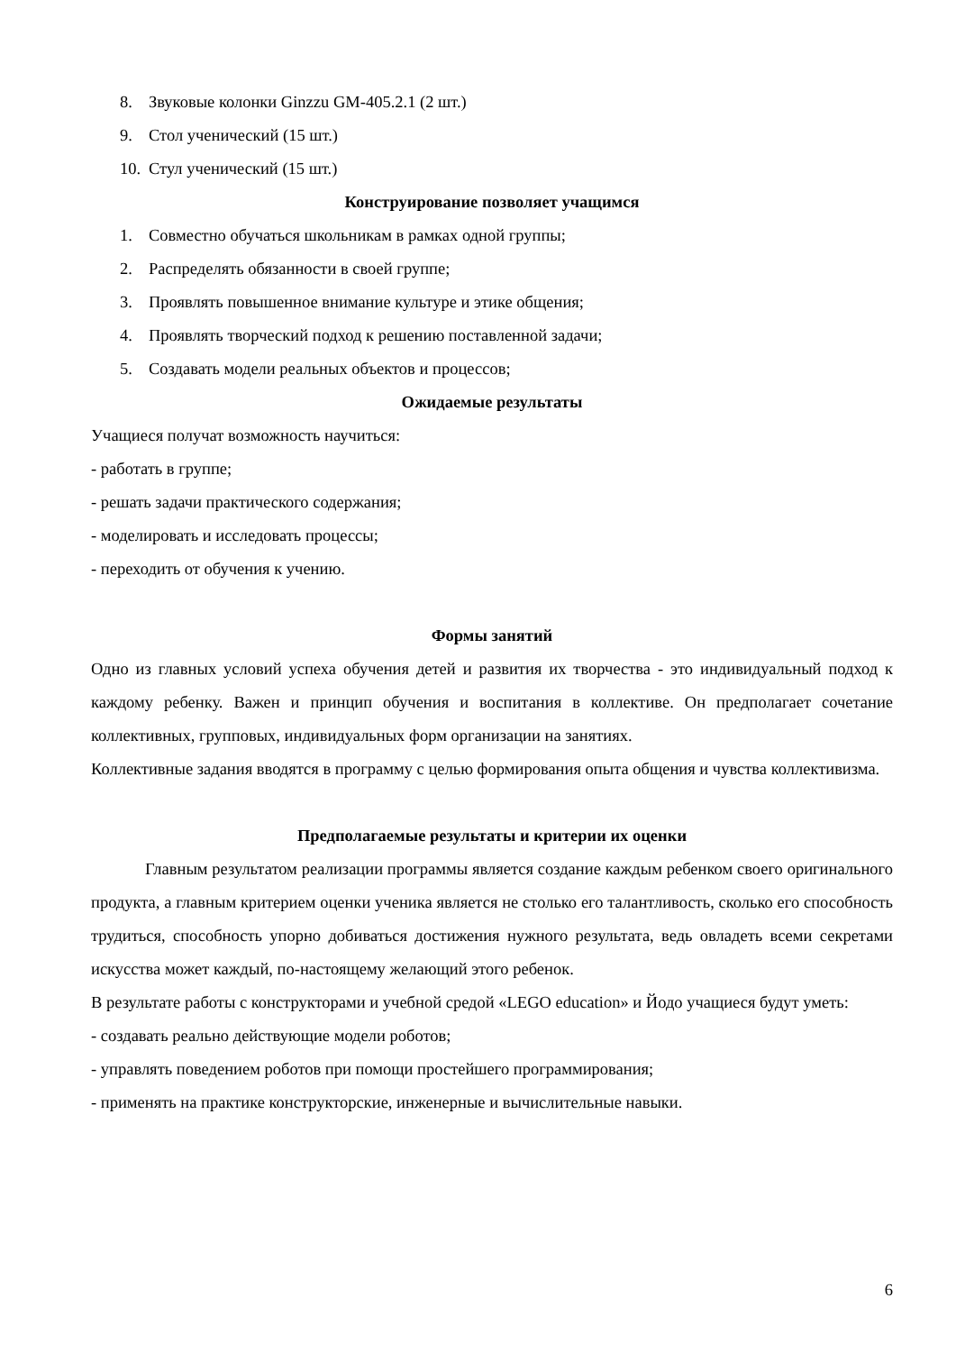8. Звуковые колонки Ginzzu GM-405.2.1 (2 шт.)
9. Стол ученический (15 шт.)
10. Стул ученический (15 шт.)
Конструирование позволяет учащимся
1. Совместно обучаться школьникам в рамках одной группы;
2. Распределять обязанности в своей группе;
3. Проявлять повышенное внимание культуре и этике общения;
4. Проявлять творческий подход к решению поставленной задачи;
5. Создавать модели реальных объектов и процессов;
Ожидаемые результаты
Учащиеся получат возможность научиться:
- работать в группе;
- решать задачи практического содержания;
- моделировать и исследовать процессы;
- переходить от обучения к учению.
Формы занятий
Одно из главных условий успеха обучения детей и развития их творчества - это индивидуальный подход к каждому ребенку. Важен и принцип обучения и воспитания в коллективе. Он предполагает сочетание коллективных, групповых, индивидуальных форм организации на занятиях.
Коллективные задания вводятся в программу с целью формирования опыта общения и чувства коллективизма.
Предполагаемые результаты и критерии их оценки
Главным результатом реализации программы является создание каждым ребенком своего оригинального продукта, а главным критерием оценки ученика является не столько его талантливость, сколько его способность трудиться, способность упорно добиваться достижения нужного результата, ведь овладеть всеми секретами искусства может каждый, по-настоящему желающий этого ребенок.
В результате работы с конструкторами и учебной средой «LEGO education» и Йодо учащиеся будут уметь:
- создавать реально действующие модели роботов;
- управлять поведением роботов при помощи простейшего программирования;
- применять на практике конструкторские, инженерные и вычислительные навыки.
6